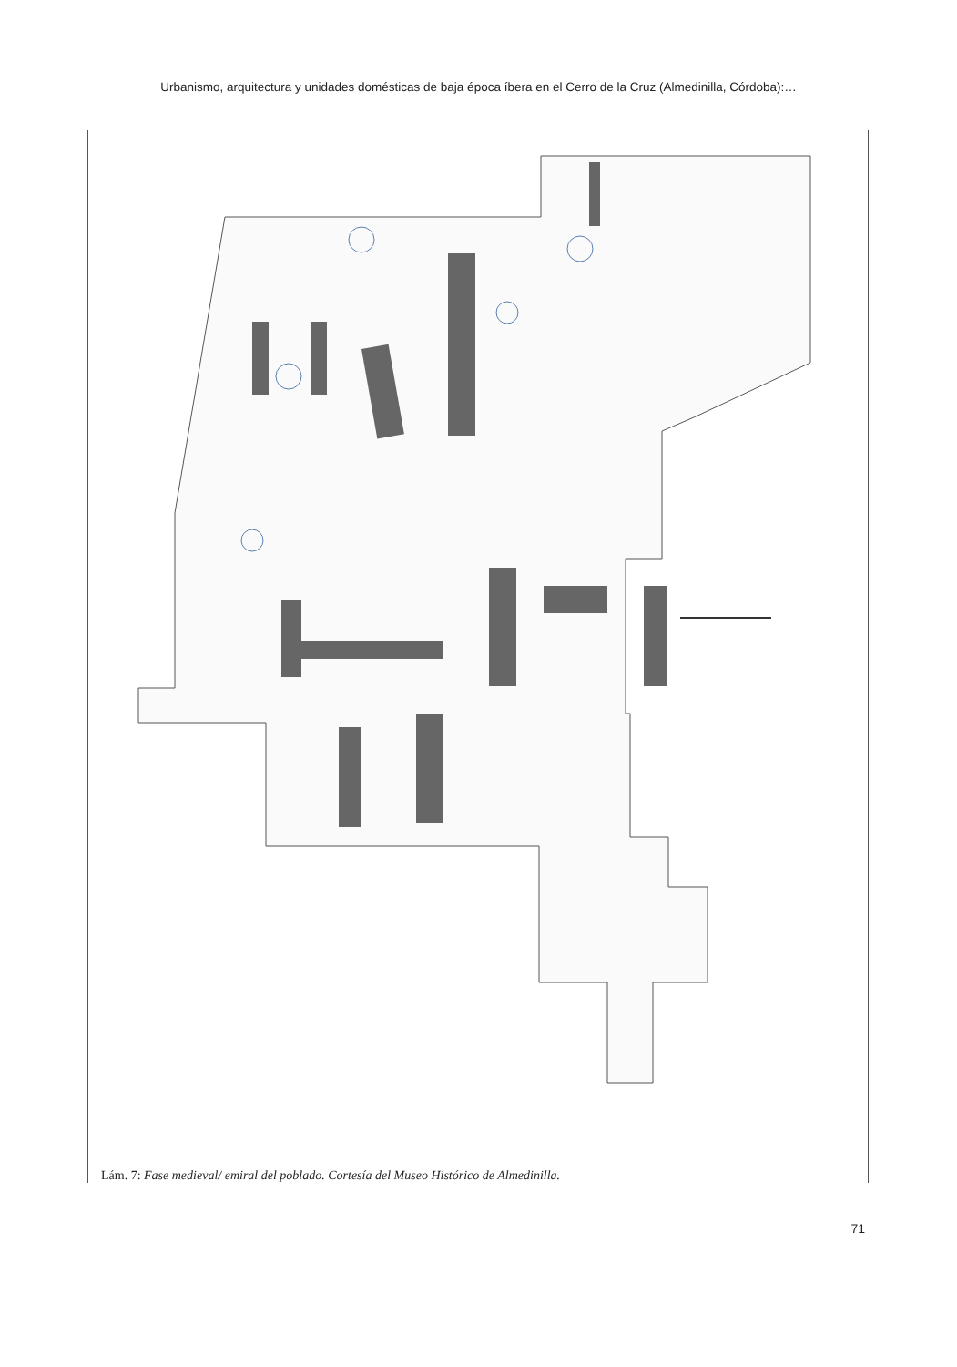Urbanismo, arquitectura y unidades domésticas de baja época íbera en el Cerro de la Cruz (Almedinilla, Córdoba):…
Lám. 7: Fase medieval/ emiral del poblado. Cortesía del Museo Histórico de Almedinilla.
71